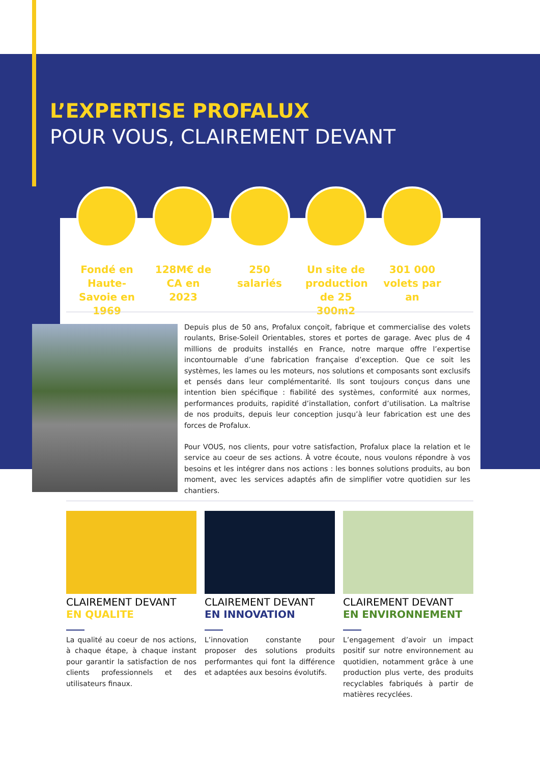L’EXPERTISE PROFALUX
POUR VOUS, CLAIREMENT DEVANT
Fondé en Haute-Savoie en 1969
128M€ de CA en 2023
250 salariés
Un site de production de 25 300m2
301 000 volets par an
Depuis plus de 50 ans, Profalux conçoit, fabrique et commercialise des volets roulants, Brise-Soleil Orientables, stores et portes de garage. Avec plus de 4 millions de produits installés en France, notre marque offre l’expertise incontournable d’une fabrication française d’exception. Que ce soit les systèmes, les lames ou les moteurs, nos solutions et composants sont exclusifs et pensés dans leur complémentarité. Ils sont toujours conçus dans une intention bien spécifique : fiabilité des systèmes, conformité aux normes, performances produits, rapidité d’installation, confort d’utilisation. La maîtrise de nos produits, depuis leur conception jusqu’à leur fabrication est une des forces de Profalux.
Pour VOUS, nos clients, pour votre satisfaction, Profalux place la relation et le service au coeur de ses actions. À votre écoute, nous voulons répondre à vos besoins et les intégrer dans nos actions : les bonnes solutions produits, au bon moment, avec les services adaptés afin de simplifier votre quotidien sur les chantiers.
CLAIREMENT DEVANT
EN QUALITE
La qualité au coeur de nos actions, à chaque étape, à chaque instant pour garantir la satisfaction de nos clients professionnels et des utilisateurs finaux.
CLAIREMENT DEVANT
EN INNOVATION
L’innovation constante pour proposer des solutions produits performantes qui font la différence et adaptées aux besoins évolutifs.
CLAIREMENT DEVANT
EN ENVIRONNEMENT
L’engagement d’avoir un impact positif sur notre environnement au quotidien, notamment grâce à une production plus verte, des produits recyclables fabriqués à partir de matières recyclées.